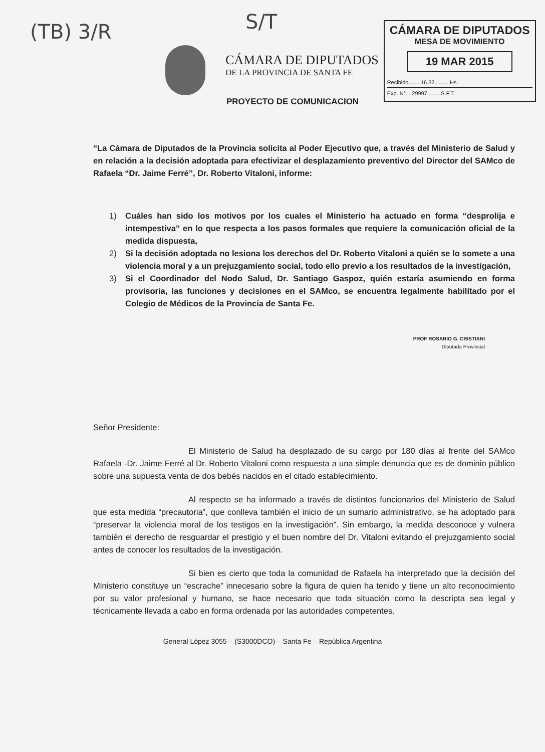(TB) 3/R S/T
CÁMARA DE DIPUTADOS
DE LA PROVINCIA DE SANTA FE
CÁMARA DE DIPUTADOS
MESA DE MOVIMIENTO
19 MAR 2015
Recibido........16.32..........Hs.
Exp. N°....29997.........S.F.T.
PROYECTO DE COMUNICACION
“La Cámara de Diputados de la Provincia solicita al Poder Ejecutivo que, a través del Ministerio de Salud y en relación a la decisión adoptada para efectivizar el desplazamiento preventivo del Director del SAMco de Rafaela “Dr. Jaime Ferré”, Dr. Roberto Vitaloni, informe:
1) Cuáles han sido los motivos por los cuales el Ministerio ha actuado en forma “desprolija e intempestiva” en lo que respecta a los pasos formales que requiere la comunicación oficial de la medida dispuesta,
2) Si la decisión adoptada no lesiona los derechos del Dr. Roberto Vitaloni a quién se lo somete a una violencia moral y a un prejuzgamiento social, todo ello previo a los resultados de la investigación,
3) Si el Coordinador del Nodo Salud, Dr. Santiago Gaspoz, quién estaría asumiendo en forma provisoria, las funciones y decisiones en el SAMco, se encuentra legalmente habilitado por el Colegio de Médicos de la Provincia de Santa Fe.
PROF ROSARIO G. CRISTIANI
Diputada Provincial
Señor Presidente:
El Ministerio de Salud ha desplazado de su cargo por 180 días al frente del SAMco Rafaela -Dr. Jaime Ferré al Dr. Roberto Vitaloni como respuesta a una simple denuncia que es de dominio público sobre una supuesta venta de dos bebés nacidos en el citado establecimiento.
Al respecto se ha informado a través de distintos funcionarios del Ministerio de Salud que esta medida “precautoria”, que conlleva también el inicio de un sumario administrativo, se ha adoptado para “preservar la violencia moral de los testigos en la investigación”. Sin embargo, la medida desconoce y vulnera también el derecho de resguardar el prestigio y el buen nombre del Dr. Vitaloni evitando el prejuzgamiento social antes de conocer los resultados de la investigación.
Si bien es cierto que toda la comunidad de Rafaela ha interpretado que la decisión del Ministerio constituye un “escrache” innecesario sobre la figura de quien ha tenido y tiene un alto reconocimiento por su valor profesional y humano, se hace necesario que toda situación como la descripta sea legal y técnicamente llevada a cabo en forma ordenada por las autoridades competentes.
General López 3055 – (S3000DCO) – Santa Fe – República Argentina